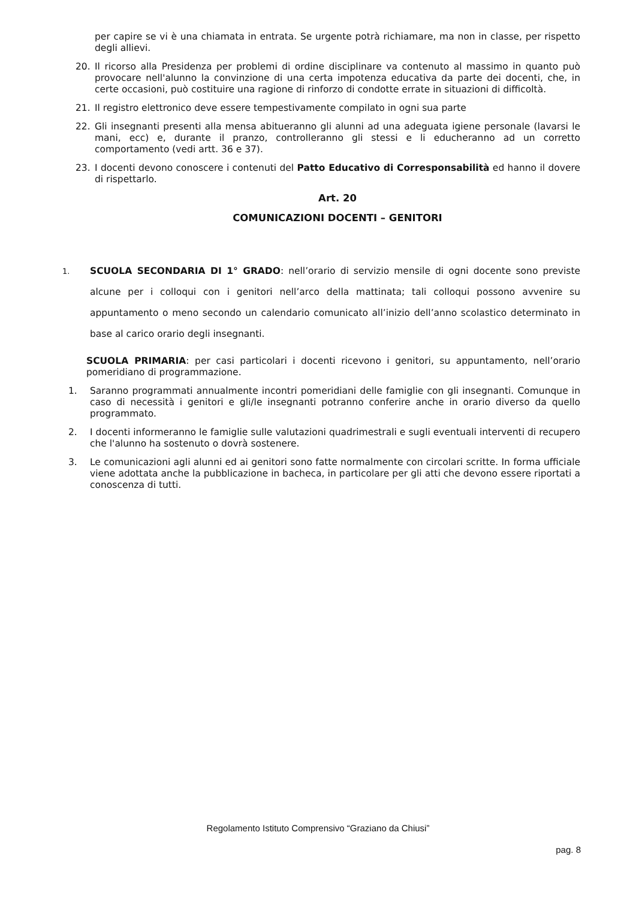per capire se vi è una chiamata in entrata. Se urgente potrà richiamare, ma non in classe, per rispetto degli allievi.
20. Il ricorso alla Presidenza per problemi di ordine disciplinare va contenuto al massimo in quanto può provocare nell'alunno la convinzione di una certa impotenza educativa da parte dei docenti, che, in certe occasioni, può costituire una ragione di rinforzo di condotte errate in situazioni di difficoltà.
21. Il registro elettronico deve essere tempestivamente compilato in ogni sua parte
22. Gli insegnanti presenti alla mensa abitueranno gli alunni ad una adeguata igiene personale (lavarsi le mani, ecc) e, durante il pranzo, controlleranno gli stessi e li educheranno ad un corretto comportamento (vedi artt. 36 e 37).
23. I docenti devono conoscere i contenuti del Patto Educativo di Corresponsabilità ed hanno il dovere di rispettarlo.
Art. 20
COMUNICAZIONI DOCENTI – GENITORI
1. SCUOLA SECONDARIA DI 1° GRADO: nell’orario di servizio mensile di ogni docente sono previste alcune per i colloqui con i genitori nell’arco della mattinata; tali colloqui possono avvenire su appuntamento o meno secondo un calendario comunicato all’inizio dell’anno scolastico determinato in base al carico orario degli insegnanti.
SCUOLA PRIMARIA: per casi particolari i docenti ricevono i genitori, su appuntamento, nell’orario pomeridiano di programmazione.
1. Saranno programmati annualmente incontri pomeridiani delle famiglie con gli insegnanti. Comunque in caso di necessità i genitori e gli/le insegnanti potranno conferire anche in orario diverso da quello programmato.
2. I docenti informeranno le famiglie sulle valutazioni quadrimestrali e sugli eventuali interventi di recupero che l'alunno ha sostenuto o dovrà sostenere.
3. Le comunicazioni agli alunni ed ai genitori sono fatte normalmente con circolari scritte. In forma ufficiale viene adottata anche la pubblicazione in bacheca, in particolare per gli atti che devono essere riportati a conoscenza di tutti.
Regolamento Istituto Comprensivo “Graziano da Chiusi”
pag. 8